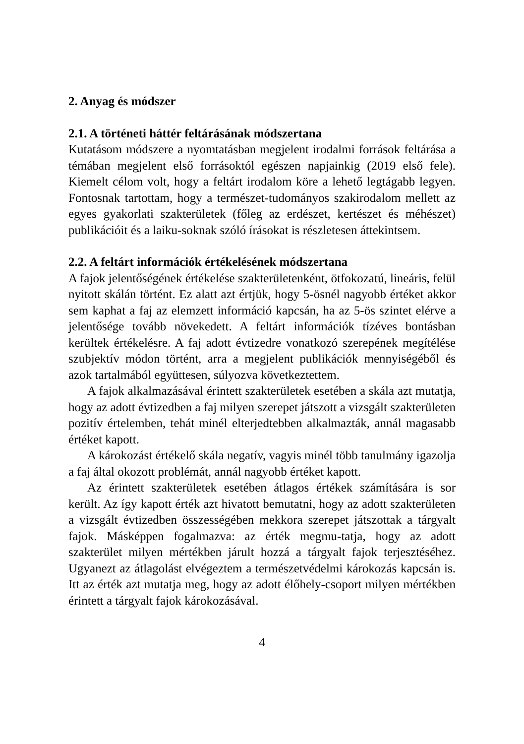2. Anyag és módszer
2.1. A történeti háttér feltárásának módszertana
Kutatásom módszere a nyomtatásban megjelent irodalmi források feltárása a témában megjelent első forrásoktól egészen napjainkig (2019 első fele). Kiemelt célom volt, hogy a feltárt irodalom köre a lehető legtágabb legyen. Fontosnak tartottam, hogy a természet-tudományos szakirodalom mellett az egyes gyakorlati szakterületek (főleg az erdészet, kertészet és méhészet) publikációit és a laiku-soknak szóló írásokat is részletesen áttekintsem.
2.2. A feltárt információk értékelésének módszertana
A fajok jelentőségének értékelése szakterületenként, ötfokozatú, lineáris, felül nyitott skálán történt. Ez alatt azt értjük, hogy 5-ösnél nagyobb értéket akkor sem kaphat a faj az elemzett információ kapcsán, ha az 5-ös szintet elérve a jelentősége tovább növekedett. A feltárt információk tízéves bontásban kerültek értékelésre. A faj adott évtizedre vonatkozó szerepének megítélése szubjektív módon történt, arra a megjelent publikációk mennyiségéből és azok tartalmából együttesen, súlyozva következtettem.
A fajok alkalmazásával érintett szakterületek esetében a skála azt mutatja, hogy az adott évtizedben a faj milyen szerepet játszott a vizsgált szakterületen pozitív értelemben, tehát minél elterjedtebben alkalmazták, annál magasabb értéket kapott.
A károkozást értékelő skála negatív, vagyis minél több tanulmány igazolja a faj által okozott problémát, annál nagyobb értéket kapott.
Az érintett szakterületek esetében átlagos értékek számítására is sor került. Az így kapott érték azt hivatott bemutatni, hogy az adott szakterületen a vizsgált évtizedben összességében mekkora szerepet játszottak a tárgyalt fajok. Másképpen fogalmazva: az érték megmu-tatja, hogy az adott szakterület milyen mértékben járult hozzá a tárgyalt fajok terjesztéséhez. Ugyanezt az átlagolást elvégeztem a természetvédelmi károkozás kapcsán is. Itt az érték azt mutatja meg, hogy az adott élőhely-csoport milyen mértékben érintett a tárgyalt fajok károkozásával.
4